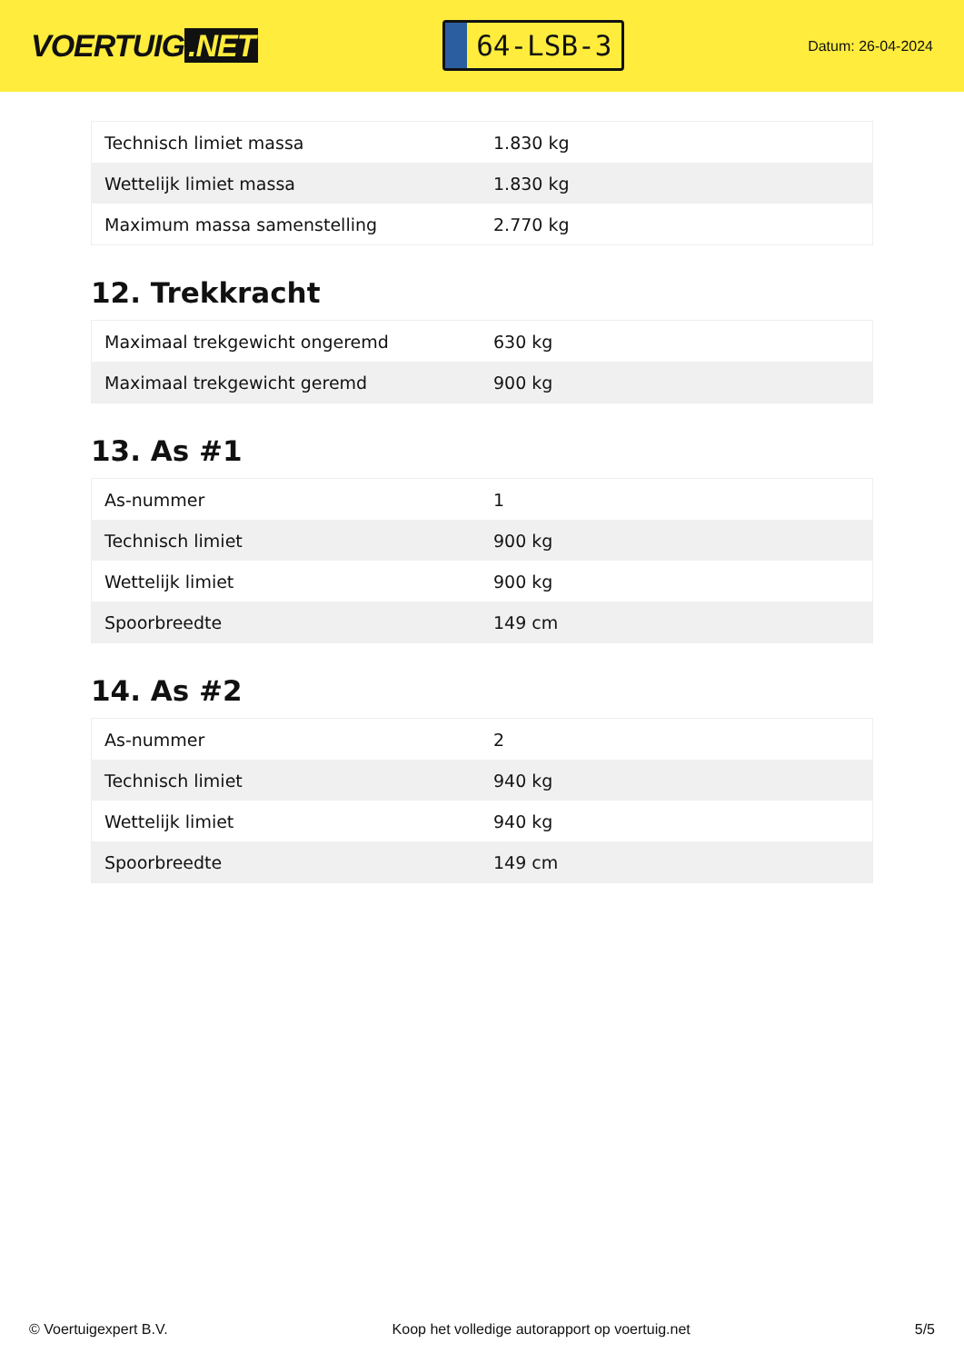VOERTUIG.NET
64-LSB-3
Datum: 26-04-2024
| Technisch limiet massa | 1.830 kg |
| Wettelijk limiet massa | 1.830 kg |
| Maximum massa samenstelling | 2.770 kg |
12. Trekkracht
| Maximaal trekgewicht ongeremd | 630 kg |
| Maximaal trekgewicht geremd | 900 kg |
13. As #1
| As-nummer | 1 |
| Technisch limiet | 900 kg |
| Wettelijk limiet | 900 kg |
| Spoorbreedte | 149 cm |
14. As #2
| As-nummer | 2 |
| Technisch limiet | 940 kg |
| Wettelijk limiet | 940 kg |
| Spoorbreedte | 149 cm |
© Voertuigexpert B.V. Koop het volledige autorapport op voertuig.net 5/5